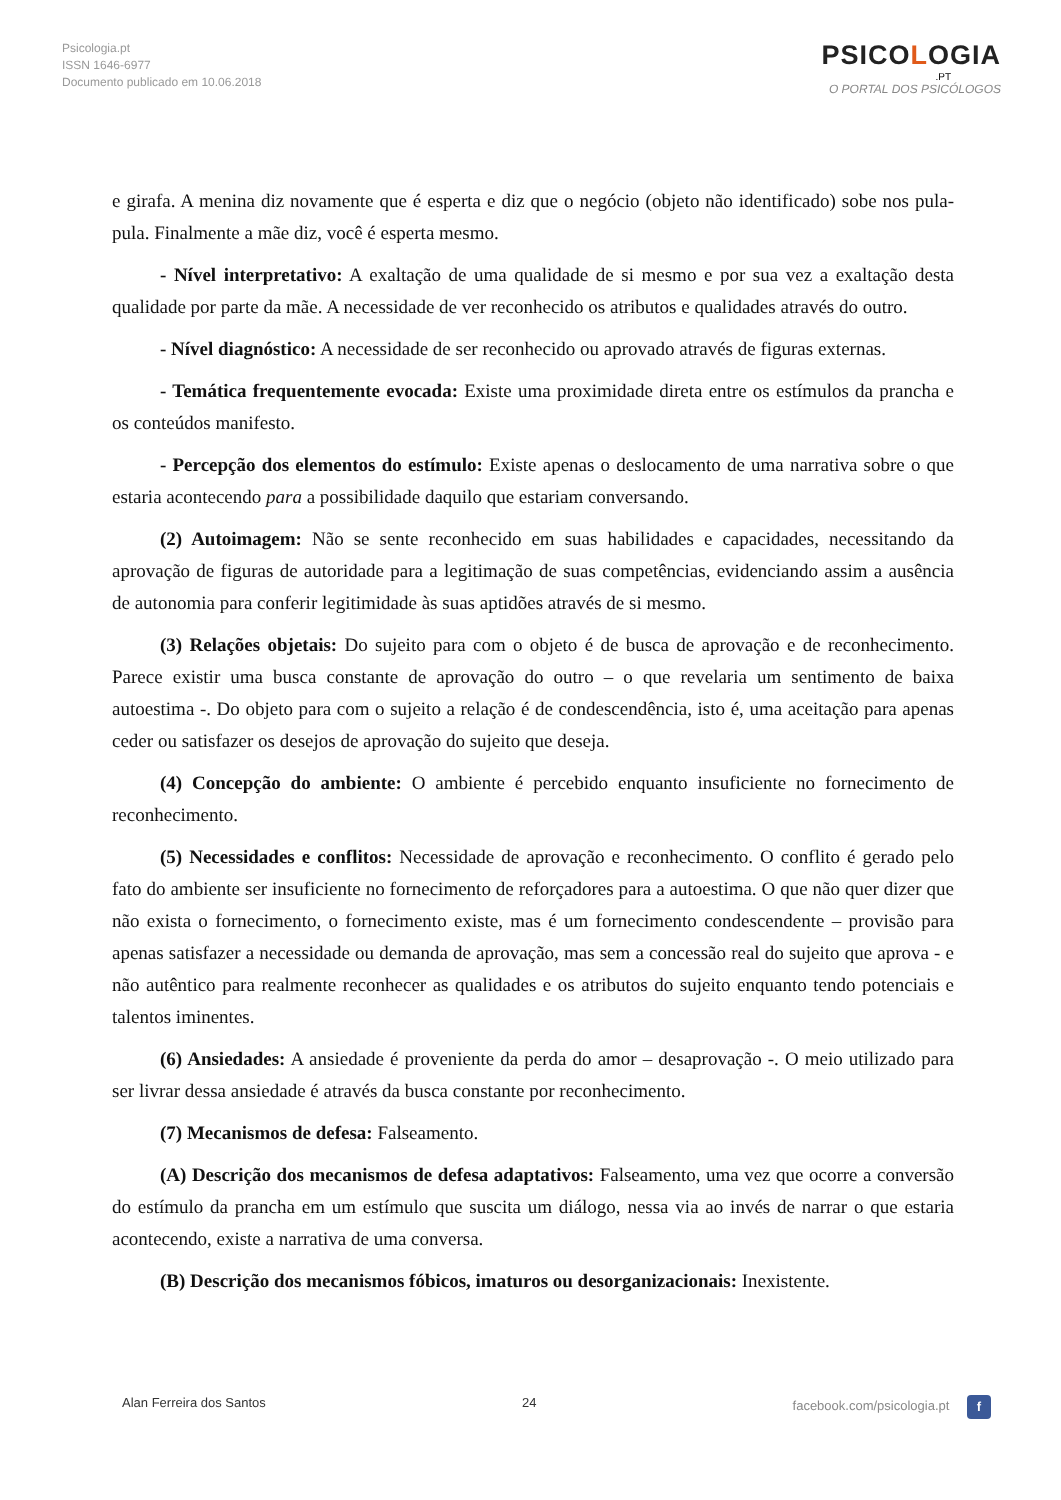Psicologia.pt
ISSN 1646-6977
Documento publicado em 10.06.2018
PSICOLOGIA
.PT
O PORTAL DOS PSICÓLOGOS
e girafa. A menina diz novamente que é esperta e diz que o negócio (objeto não identificado) sobe nos pula-pula. Finalmente a mãe diz, você é esperta mesmo.
- Nível interpretativo: A exaltação de uma qualidade de si mesmo e por sua vez a exaltação desta qualidade por parte da mãe. A necessidade de ver reconhecido os atributos e qualidades através do outro.
- Nível diagnóstico: A necessidade de ser reconhecido ou aprovado através de figuras externas.
- Temática frequentemente evocada: Existe uma proximidade direta entre os estímulos da prancha e os conteúdos manifesto.
- Percepção dos elementos do estímulo: Existe apenas o deslocamento de uma narrativa sobre o que estaria acontecendo para a possibilidade daquilo que estariam conversando.
(2) Autoimagem: Não se sente reconhecido em suas habilidades e capacidades, necessitando da aprovação de figuras de autoridade para a legitimação de suas competências, evidenciando assim a ausência de autonomia para conferir legitimidade às suas aptidões através de si mesmo.
(3) Relações objetais: Do sujeito para com o objeto é de busca de aprovação e de reconhecimento. Parece existir uma busca constante de aprovação do outro – o que revelaria um sentimento de baixa autoestima -. Do objeto para com o sujeito a relação é de condescendência, isto é, uma aceitação para apenas ceder ou satisfazer os desejos de aprovação do sujeito que deseja.
(4) Concepção do ambiente: O ambiente é percebido enquanto insuficiente no fornecimento de reconhecimento.
(5) Necessidades e conflitos: Necessidade de aprovação e reconhecimento. O conflito é gerado pelo fato do ambiente ser insuficiente no fornecimento de reforçadores para a autoestima. O que não quer dizer que não exista o fornecimento, o fornecimento existe, mas é um fornecimento condescendente – provisão para apenas satisfazer a necessidade ou demanda de aprovação, mas sem a concessão real do sujeito que aprova - e não autêntico para realmente reconhecer as qualidades e os atributos do sujeito enquanto tendo potenciais e talentos iminentes.
(6) Ansiedades: A ansiedade é proveniente da perda do amor – desaprovação -. O meio utilizado para ser livrar dessa ansiedade é através da busca constante por reconhecimento.
(7) Mecanismos de defesa: Falseamento.
(A) Descrição dos mecanismos de defesa adaptativos: Falseamento, uma vez que ocorre a conversão do estímulo da prancha em um estímulo que suscita um diálogo, nessa via ao invés de narrar o que estaria acontecendo, existe a narrativa de uma conversa.
(B) Descrição dos mecanismos fóbicos, imaturos ou desorganizacionais: Inexistente.
Alan Ferreira dos Santos 24 facebook.com/psicologia.pt f